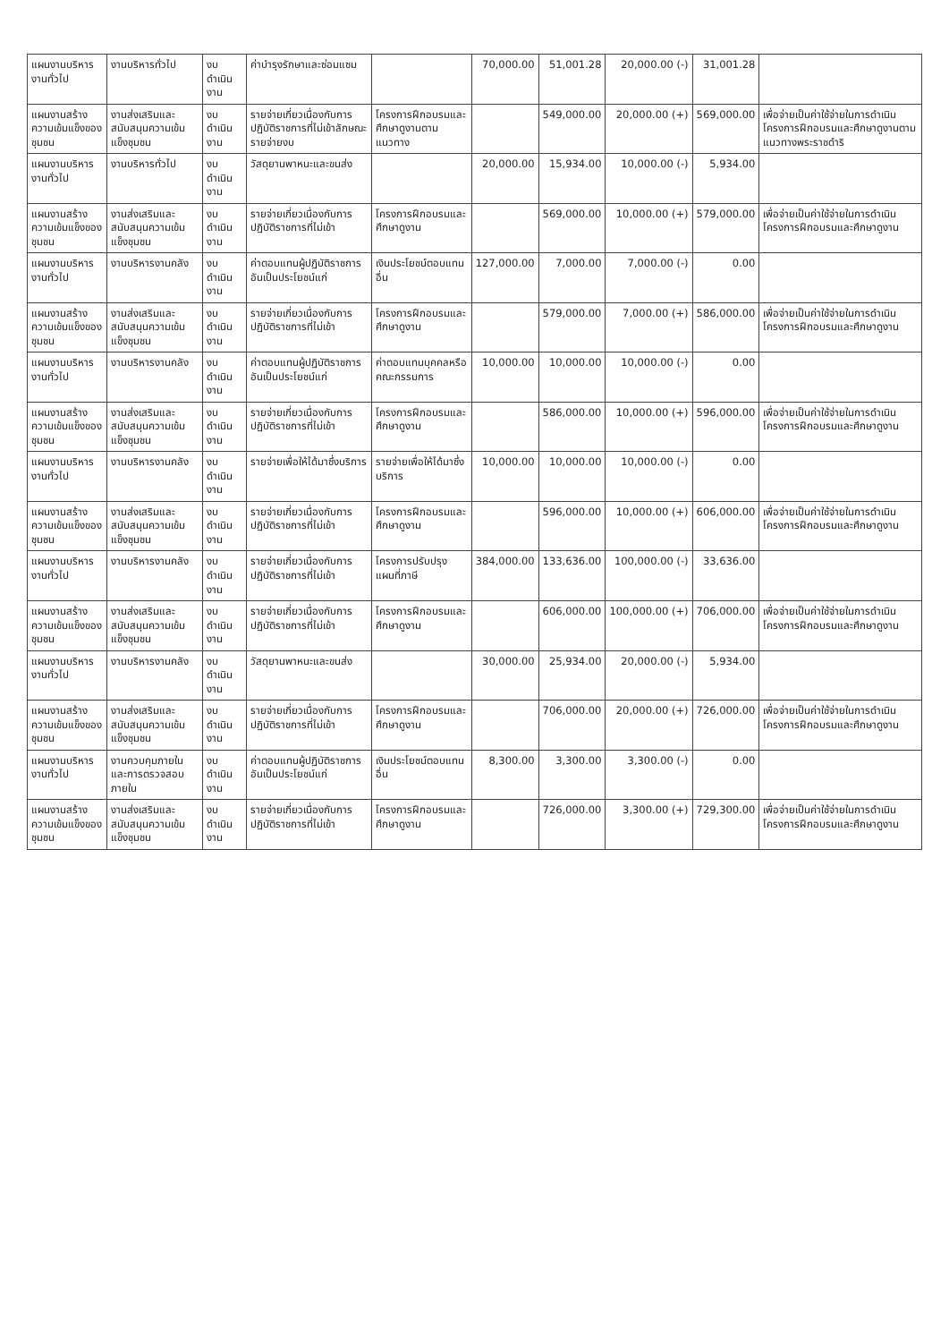| แผนงานบริหารงานทั่วไป | งานบริหารทั่วไป | งบดำเนินงาน | ค่าบำรุงรักษาและซ่อมแซม | | 70,000.00 | 51,001.28 | 20,000.00 (-) | 31,001.28 | |
| แผนงานสร้างความเข้มแข็งของชุมชน | งานส่งเสริมและสนับสนุนความเข้มแข็งชุมชน | งบดำเนินงาน | รายจ่ายเกี่ยวเนื่องกับการปฏิบัติราชการที่ไม่เข้าลักษณะรายจ่ายงบ | โครงการฝึกอบรมและศึกษาดูงานตามแนวทาง | | 549,000.00 | 20,000.00 (+) | 569,000.00 | เพื่อจ่ายเป็นค่าใช้จ่ายในการดำเนินโครงการฝึกอบรมและศึกษาดูงานตามแนวทางพระราชดำริ |
| แผนงานบริหารงานทั่วไป | งานบริหารทั่วไป | งบดำเนินงาน | วัสดุยานพาหนะและขนส่ง | | 20,000.00 | 15,934.00 | 10,000.00 (-) | 5,934.00 | |
| แผนงานสร้างความเข้มแข็งของชุมชน | งานส่งเสริมและสนับสนุนความเข้มแข็งชุมชน | งบดำเนินงาน | รายจ่ายเกี่ยวเนื่องกับการปฏิบัติราชการที่ไม่เข้า | โครงการฝึกอบรมและศึกษาดูงาน | | 569,000.00 | 10,000.00 (+) | 579,000.00 | เพื่อจ่ายเป็นค่าใช้จ่ายในการดำเนินโครงการฝึกอบรมและศึกษาดูงาน |
| แผนงานบริหารงานทั่วไป | งานบริหารงานคลัง | งบดำเนินงาน | ค่าตอบแทนผู้ปฏิบัติราชการอันเป็นประโยชน์แก่ | เงินประโยชน์ตอบแทนอื่น | 127,000.00 | 7,000.00 | 7,000.00 (-) | 0.00 | |
| แผนงานสร้างความเข้มแข็งของชุมชน | งานส่งเสริมและสนับสนุนความเข้มแข็งชุมชน | งบดำเนินงาน | รายจ่ายเกี่ยวเนื่องกับการปฏิบัติราชการที่ไม่เข้า | โครงการฝึกอบรมและศึกษาดูงาน | | 579,000.00 | 7,000.00 (+) | 586,000.00 | เพื่อจ่ายเป็นค่าใช้จ่ายในการดำเนินโครงการฝึกอบรมและศึกษาดูงาน |
| แผนงานบริหารงานทั่วไป | งานบริหารงานคลัง | งบดำเนินงาน | ค่าตอบแทนผู้ปฏิบัติราชการอันเป็นประโยชน์แก่ | ค่าตอบแทนบุคคลหรือคณะกรรมการ | 10,000.00 | 10,000.00 | 10,000.00 (-) | 0.00 | |
| แผนงานสร้างความเข้มแข็งของชุมชน | งานส่งเสริมและสนับสนุนความเข้มแข็งชุมชน | งบดำเนินงาน | รายจ่ายเกี่ยวเนื่องกับการปฏิบัติราชการที่ไม่เข้า | โครงการฝึกอบรมและศึกษาดูงาน | | 586,000.00 | 10,000.00 (+) | 596,000.00 | เพื่อจ่ายเป็นค่าใช้จ่ายในการดำเนินโครงการฝึกอบรมและศึกษาดูงาน |
| แผนงานบริหารงานทั่วไป | งานบริหารงานคลัง | งบดำเนินงาน | รายจ่ายเพื่อให้ได้มาซึ่งบริการ | รายจ่ายเพื่อให้ได้มาซึ่งบริการ | 10,000.00 | 10,000.00 | 10,000.00 (-) | 0.00 | |
| แผนงานสร้างความเข้มแข็งของชุมชน | งานส่งเสริมและสนับสนุนความเข้มแข็งชุมชน | งบดำเนินงาน | รายจ่ายเกี่ยวเนื่องกับการปฏิบัติราชการที่ไม่เข้า | โครงการฝึกอบรมและศึกษาดูงาน | | 596,000.00 | 10,000.00 (+) | 606,000.00 | เพื่อจ่ายเป็นค่าใช้จ่ายในการดำเนินโครงการฝึกอบรมและศึกษาดูงาน |
| แผนงานบริหารงานทั่วไป | งานบริหารงานคลัง | งบดำเนินงาน | รายจ่ายเกี่ยวเนื่องกับการปฏิบัติราชการที่ไม่เข้า | โครงการปรับปรุงแผนที่ภาษี | 384,000.00 | 133,636.00 | 100,000.00 (-) | 33,636.00 | |
| แผนงานสร้างความเข้มแข็งของชุมชน | งานส่งเสริมและสนับสนุนความเข้มแข็งชุมชน | งบดำเนินงาน | รายจ่ายเกี่ยวเนื่องกับการปฏิบัติราชการที่ไม่เข้า | โครงการฝึกอบรมและศึกษาดูงาน | | 606,000.00 | 100,000.00 (+) | 706,000.00 | เพื่อจ่ายเป็นค่าใช้จ่ายในการดำเนินโครงการฝึกอบรมและศึกษาดูงาน |
| แผนงานบริหารงานทั่วไป | งานบริหารงานคลัง | งบดำเนินงาน | วัสดุยานพาหนะและขนส่ง | | 30,000.00 | 25,934.00 | 20,000.00 (-) | 5,934.00 | |
| แผนงานสร้างความเข้มแข็งของชุมชน | งานส่งเสริมและสนับสนุนความเข้มแข็งชุมชน | งบดำเนินงาน | รายจ่ายเกี่ยวเนื่องกับการปฏิบัติราชการที่ไม่เข้า | โครงการฝึกอบรมและศึกษาดูงาน | | 706,000.00 | 20,000.00 (+) | 726,000.00 | เพื่อจ่ายเป็นค่าใช้จ่ายในการดำเนินโครงการฝึกอบรมและศึกษาดูงาน |
| แผนงานบริหารงานทั่วไป | งานควบคุมภายในและการตรวจสอบภายใน | งบดำเนินงาน | ค่าตอบแทนผู้ปฏิบัติราชการอันเป็นประโยชน์แก่ | เงินประโยชน์ตอบแทนอื่น | 8,300.00 | 3,300.00 | 3,300.00 (-) | 0.00 | |
| แผนงานสร้างความเข้มแข็งของชุมชน | งานส่งเสริมและสนับสนุนความเข้มแข็งชุมชน | งบดำเนินงาน | รายจ่ายเกี่ยวเนื่องกับการปฏิบัติราชการที่ไม่เข้า | โครงการฝึกอบรมและศึกษาดูงาน | | 726,000.00 | 3,300.00 (+) | 729,300.00 | เพื่อจ่ายเป็นค่าใช้จ่ายในการดำเนินโครงการฝึกอบรมและศึกษาดูงาน |